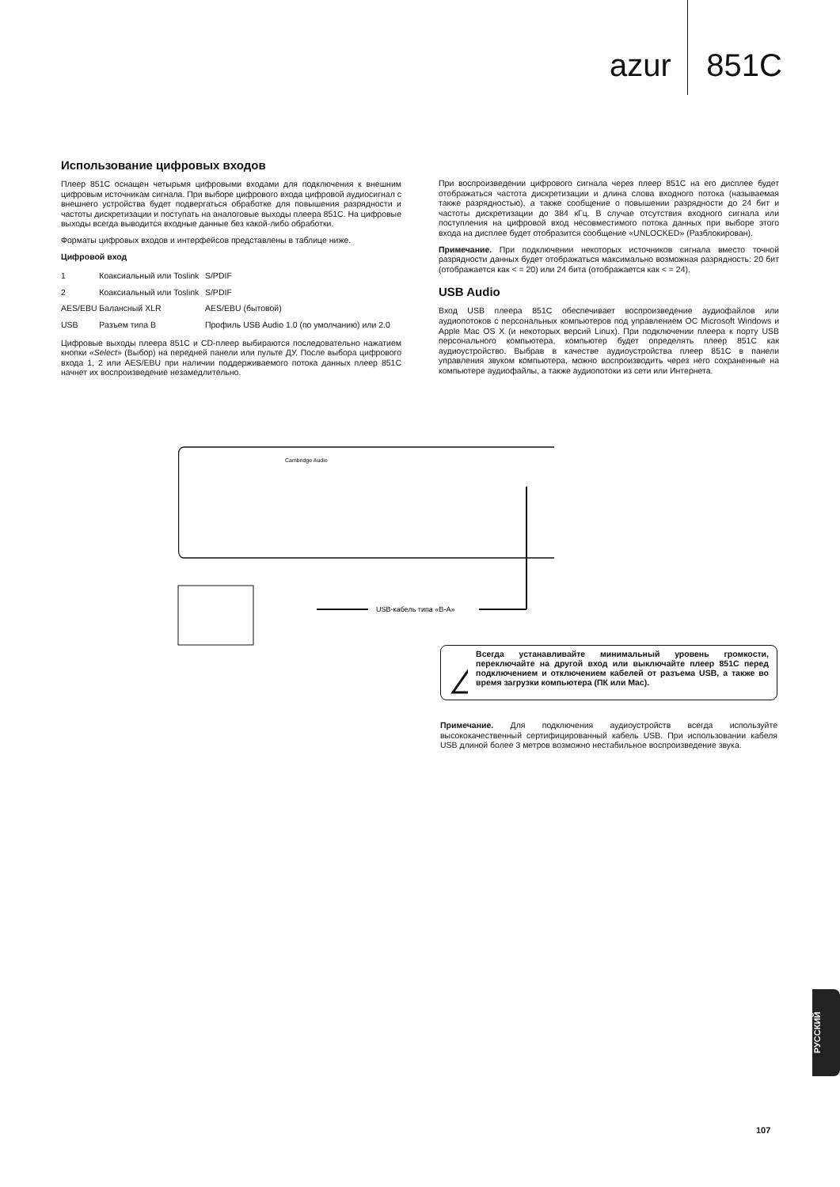azur 851C
Использование цифровых входов
Плеер 851C оснащен четырьмя цифровыми входами для подключения к внешним цифровым источникам сигнала. При выборе цифрового входа цифровой аудиосигнал с внешнего устройства будет подвергаться обработке для повышения разрядности и частоты дискретизации и поступать на аналоговые выходы плеера 851C. На цифровые выходы всегда выводится входные данные без какой-либо обработки.
Форматы цифровых входов и интерфейсов представлены в таблице ниже.
Цифровой вход
| 1 | Коаксиальный или Toslink | S/PDIF |
| 2 | Коаксиальный или Toslink | S/PDIF |
| AES/EBU | Балансный XLR | AES/EBU (бытовой) |
| USB | Разъем типа B | Профиль USB Audio 1.0 (по умолчанию) или 2.0 |
Цифровые выходы плеера 851C и CD-плеер выбираются последовательно нажатием кнопки «Select» (Выбор) на передней панели или пульте ДУ. После выбора цифрового входа 1, 2 или AES/EBU при наличии поддерживаемого потока данных плеер 851C начнет их воспроизведение незамедлительно.
При воспроизведении цифрового сигнала через плеер 851C на его дисплее будет отображаться частота дискретизации и длина слова входного потока (называемая также разрядностью), а также сообщение о повышении разрядности до 24 бит и частоты дискретизации до 384 кГц. В случае отсутствия входного сигнала или поступления на цифровой вход несовместимого потока данных при выборе этого входа на дисплее будет отобразится сообщение «UNLOCKED» (Разблокирован).
Примечание. При подключении некоторых источников сигнала вместо точной разрядности данных будет отображаться максимально возможная разрядность: 20 бит (отображается как < = 20) или 24 бита (отображается как < = 24).
USB Audio
Вход USB плеера 851C обеспечивает воспроизведение аудиофайлов или аудиопотоков с персональных компьютеров под управлением ОС Microsoft Windows и Apple Mac OS X (и некоторых версий Linux). При подключении плеера к порту USB персонального компьютера, компьютер будет определять плеер 851C как аудиоустройство. Выбрав в качестве аудиоустройства плеер 851C в панели управления звуком компьютера, можно воспроизводить через него сохраненные на компьютере аудиофайлы, а также аудиопотоки из сети или Интернета.
Cambridge Audio
USB-кабель типа «B-A»
Всегда устанавливайте минимальный уровень громкости, переключайте на другой вход или выключайте плеер 851C перед подключением и отключением кабелей от разъема USB, а также во время загрузки компьютера (ПК или Mac).
Примечание. Для подключения аудиоустройств всегда используйте высококачественный сертифицированный кабель USB. При использовании кабеля USB длиной более 3 метров возможно нестабильное воспроизведение звука.
РУССКИЙ
107